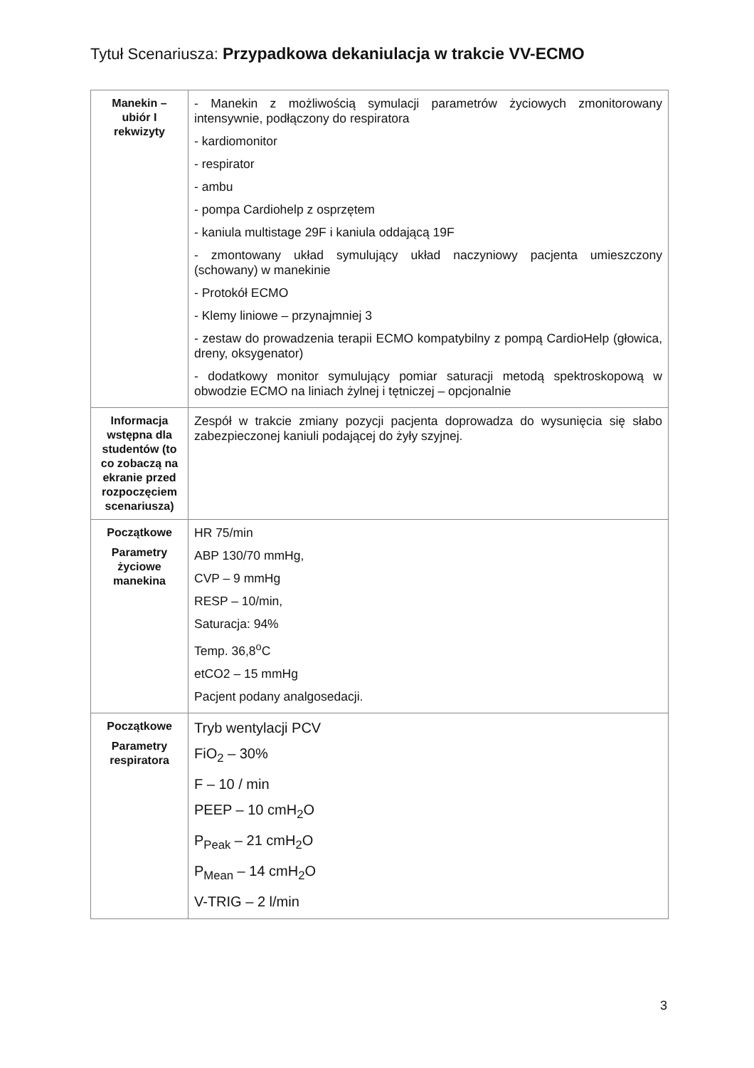Tytuł Scenariusza: Przypadkowa dekaniulacja w trakcie VV-ECMO
| Manekin – ubiór I rekwizyty | - Manekin z możliwością symulacji parametrów życiowych zmonitorowany intensywnie, podłączony do respiratora - kardiomonitor - respirator - ambu - pompa Cardiohelp z osprzętem - kaniula multistage 29F i kaniula oddającą 19F - zmontowany układ symulujący układ naczyniowy pacjenta umieszczony (schowany) w manekinie - Protokół ECMO - Klemy liniowe – przynajmniej 3 - zestaw do prowadzenia terapii ECMO kompatybilny z pompą CardioHelp (głowica, dreny, oksygenator) - dodatkowy monitor symulujący pomiar saturacji metodą spektroskopową w obwodzie ECMO na liniach żylnej i tętniczej – opcjonalnie |
| Informacja wstępna dla studentów (to co zobaczą na ekranie przed rozpoczęciem scenariusza) | Zespół w trakcie zmiany pozycji pacjenta doprowadza do wysunięcia się słabo zabezpieczonej kaniuli podającej do żyły szyjnej. |
| Początkowe Parametry życiowe manekina | HR 75/min ABP 130/70 mmHg, CVP – 9 mmHg RESP – 10/min, Saturacja: 94% Temp. 36,8<sup>o</sup>C etCO2 – 15 mmHg Pacjent podany analgosedacji. |
| Początkowe Parametry respiratora | Tryb wentylacji PCV FiO<sub>2</sub> – 30% F – 10 / min PEEP – 10 cmH<sub>2</sub>O P<sub>Peak</sub> – 21 cmH<sub>2</sub>O P<sub>Mean</sub> – 14 cmH<sub>2</sub>O V-TRIG – 2 l/min |
3